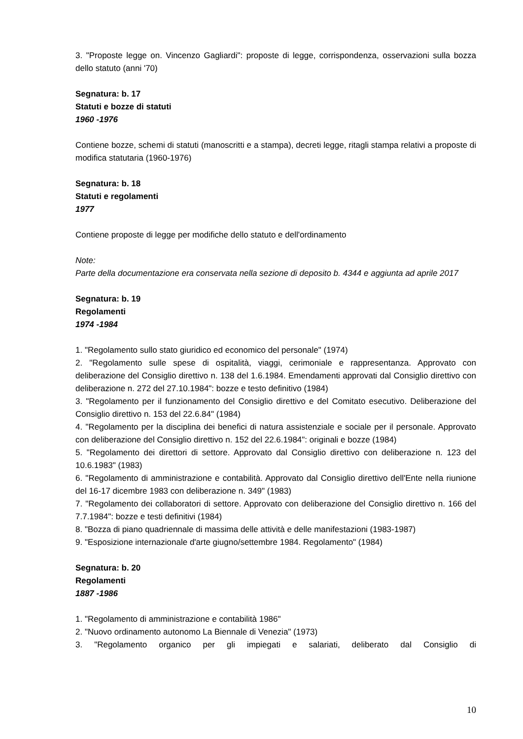3. "Proposte legge on. Vincenzo Gagliardi": proposte di legge, corrispondenza, osservazioni sulla bozza dello statuto (anni '70)
Segnatura: b. 17
Statuti e bozze di statuti
1960 -1976
Contiene bozze, schemi di statuti (manoscritti e a stampa), decreti legge, ritagli stampa relativi a proposte di modifica statutaria (1960-1976)
Segnatura: b. 18
Statuti e regolamenti
1977
Contiene proposte di legge per modifiche dello statuto e dell'ordinamento
Note:
Parte della documentazione era conservata nella sezione di deposito b. 4344 e aggiunta ad aprile 2017
Segnatura: b. 19
Regolamenti
1974 -1984
1. "Regolamento sullo stato giuridico ed economico del personale" (1974)
2. "Regolamento sulle spese di ospitalità, viaggi, cerimoniale e rappresentanza. Approvato con deliberazione del Consiglio direttivo n. 138 del 1.6.1984. Emendamenti approvati dal Consiglio direttivo con deliberazione n. 272 del 27.10.1984": bozze e testo definitivo (1984)
3. "Regolamento per il funzionamento del Consiglio direttivo e del Comitato esecutivo. Deliberazione del Consiglio direttivo n. 153 del 22.6.84" (1984)
4. "Regolamento per la disciplina dei benefici di natura assistenziale e sociale per il personale. Approvato con deliberazione del Consiglio direttivo n. 152 del 22.6.1984": originali e bozze (1984)
5. "Regolamento dei direttori di settore. Approvato dal Consiglio direttivo con deliberazione n. 123 del 10.6.1983" (1983)
6. "Regolamento di amministrazione e contabilità. Approvato dal Consiglio direttivo dell'Ente nella riunione del 16-17 dicembre 1983 con deliberazione n. 349" (1983)
7. "Regolamento dei collaboratori di settore. Approvato con deliberazione del Consiglio direttivo n. 166 del 7.7.1984": bozze e testi definitivi (1984)
8. "Bozza di piano quadriennale di massima delle attività e delle manifestazioni (1983-1987)
9. "Esposizione internazionale d'arte giugno/settembre 1984. Regolamento" (1984)
Segnatura: b. 20
Regolamenti
1887 -1986
1. "Regolamento di amministrazione e contabilità 1986"
2. "Nuovo ordinamento autonomo La Biennale di Venezia" (1973)
3. "Regolamento organico per gli impiegati e salariati, deliberato dal Consiglio di
10